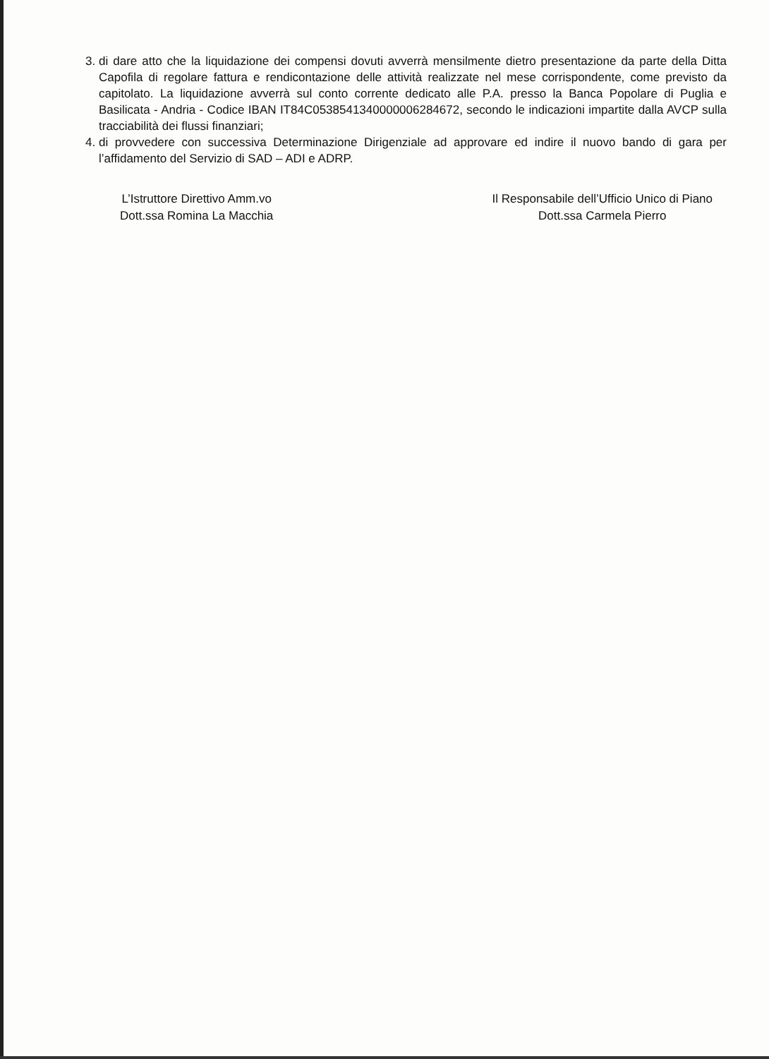3. di dare atto che la liquidazione dei compensi dovuti avverrà mensilmente dietro presentazione da parte della Ditta Capofila di regolare fattura e rendicontazione delle attività realizzate nel mese corrispondente, come previsto da capitolato. La liquidazione avverrà sul conto corrente dedicato alle P.A. presso la Banca Popolare di Puglia e Basilicata - Andria - Codice IBAN IT84C0538541340000006284672, secondo le indicazioni impartite dalla AVCP sulla tracciabilità dei flussi finanziari;
4. di provvedere con successiva Determinazione Dirigenziale ad approvare ed indire il nuovo bando di gara per l’affidamento del Servizio di SAD – ADI e ADRP.
L’Istruttore Direttivo Amm.vo
Dott.ssa Romina La Macchia
Il Responsabile dell’Ufficio Unico di Piano
Dott.ssa Carmela Pierro